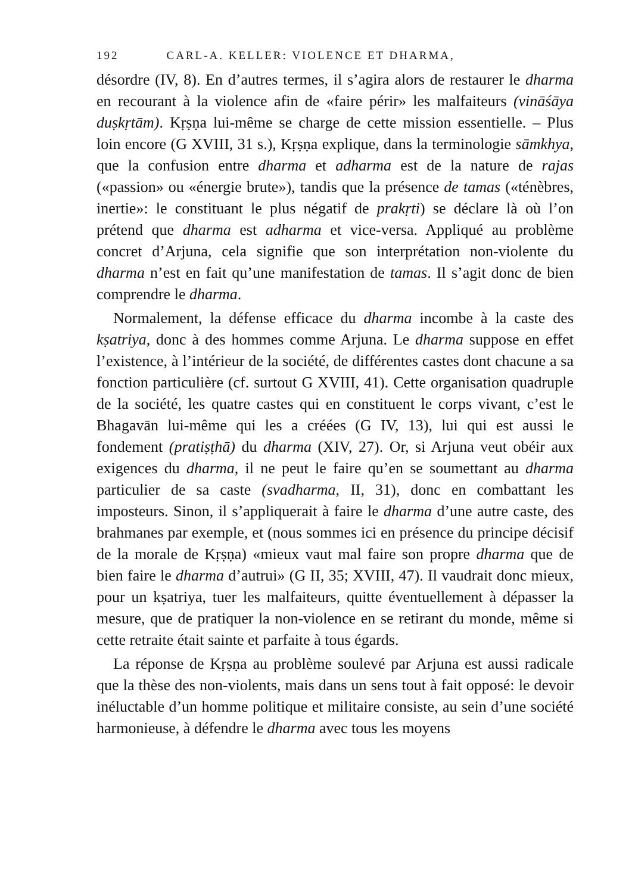192 CARL-A. KELLER: VIOLENCE ET DHARMA,
désordre (IV, 8). En d’autres termes, il s’agira alors de restaurer le dharma en recourant à la violence afin de «faire périr» les malfaiteurs (vināśāya duṣkṛtām). Kṛṣṇa lui-même se charge de cette mission essentielle. – Plus loin encore (G XVIII, 31 s.), Kṛṣṇa explique, dans la terminologie sāmkhya, que la confusion entre dharma et adharma est de la nature de rajas («passion» ou «énergie brute»), tandis que la présence de tamas («ténèbres, inertie»: le constituant le plus négatif de prakṛti) se déclare là où l’on prétend que dharma est adharma et vice-versa. Appliqué au problème concret d’Arjuna, cela signifie que son interprétation non-violente du dharma n’est en fait qu’une manifestation de tamas. Il s’agit donc de bien comprendre le dharma.
Normalement, la défense efficace du dharma incombe à la caste des kṣatriya, donc à des hommes comme Arjuna. Le dharma suppose en effet l’existence, à l’intérieur de la société, de différentes castes dont chacune a sa fonction particulière (cf. surtout G XVIII, 41). Cette organisation quadruple de la société, les quatre castes qui en constituent le corps vivant, c’est le Bhagavān lui-même qui les a créées (G IV, 13), lui qui est aussi le fondement (pratiṣṭhā) du dharma (XIV, 27). Or, si Arjuna veut obéir aux exigences du dharma, il ne peut le faire qu’en se soumettant au dharma particulier de sa caste (svadharma, II, 31), donc en combattant les imposteurs. Sinon, il s’appliquerait à faire le dharma d’une autre caste, des brahmanes par exemple, et (nous sommes ici en présence du principe décisif de la morale de Kṛṣṇa) «mieux vaut mal faire son propre dharma que de bien faire le dharma d’autrui» (G II, 35; XVIII, 47). Il vaudrait donc mieux, pour un kṣatriya, tuer les malfaiteurs, quitte éventuellement à dépasser la mesure, que de pratiquer la non-violence en se retirant du monde, même si cette retraite était sainte et parfaite à tous égards.
La réponse de Kṛṣṇa au problème soulevé par Arjuna est aussi radicale que la thèse des non-violents, mais dans un sens tout à fait opposé: le devoir inéluctable d’un homme politique et militaire consiste, au sein d’une société harmonieuse, à défendre le dharma avec tous les moyens